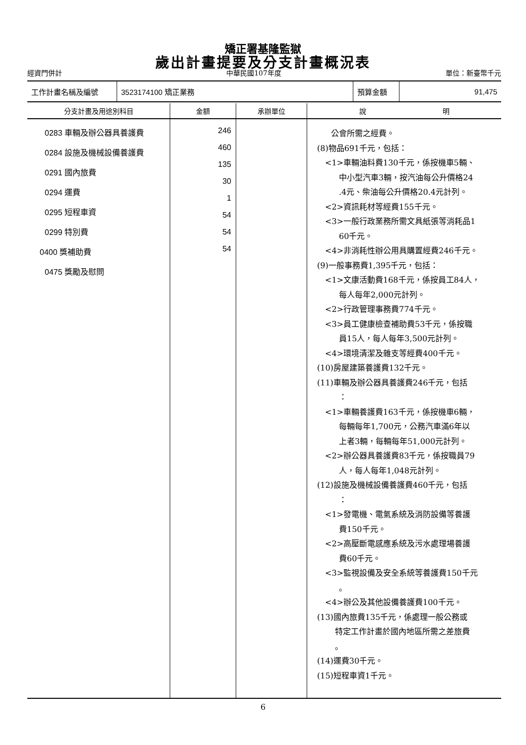矯正署基隆監獄
歲出計畫提要及分支計畫概況表
經資門併計 中華民國107年度 單位：新臺幣千元
工作計畫名稱及編號 3523174100 矯正業務 預算金額 91,475
| 分支計畫及用途別科目 | 金額 | 承辦單位 | 說 明 |
| --- | --- | --- | --- |
| 0283 車輛及辦公器具養護費 0284 設施及機械設備養護費 0291 國內旅費 0294 運費 0295 短程車資 0299 特別費 0400 獎補助費 0475 獎勵及慰問 | 246 460 135 30 1 54 54 54 | | 公會所需之經費。 (8)物品691千元，包括： <1>車輛油料費130千元，係按機車5輛、 中小型汽車3輛，按汽油每公升價格24 .4元、柴油每公升價格20.4元計列。 <2>資訊耗材等經費155千元。 <3>一般行政業務所需文具紙張等消耗品1 60千元。 <4>非消耗性辦公用具購置經費246千元。 (9)一般事務費1,395千元，包括： <1>文康活動費168千元，係按員工84人， 每人每年2,000元計列。 <2>行政管理事務費774千元。 <3>員工健康檢查補助費53千元，係按職 員15人，每人每年3,500元計列。 <4>環境清潔及雜支等經費400千元。 (10)房屋建築養護費132千元。 (11)車輛及辦公器具養護費246千元，包括 ： <1>車輛養護費163千元，係按機車6輛， 每輛每年1,700元，公務汽車滿6年以 上者3輛，每輛每年51,000元計列。 <2>辦公器具養護費83千元，係按職員79 人，每人每年1,048元計列。 (12)設施及機械設備養護費460千元，包括 ： <1>發電機、電氣系統及消防設備等養護 費150千元。 <2>高壓斷電感應系統及污水處理場養護 費60千元。 <3>監視設備及安全系統等養護費150千元 。 <4>辦公及其他設備養護費100千元。 (13)國內旅費135千元，係處理一般公務或 特定工作計畫於國內地區所需之差旅費 。 (14)運費30千元。 (15)短程車資1千元。 |
6